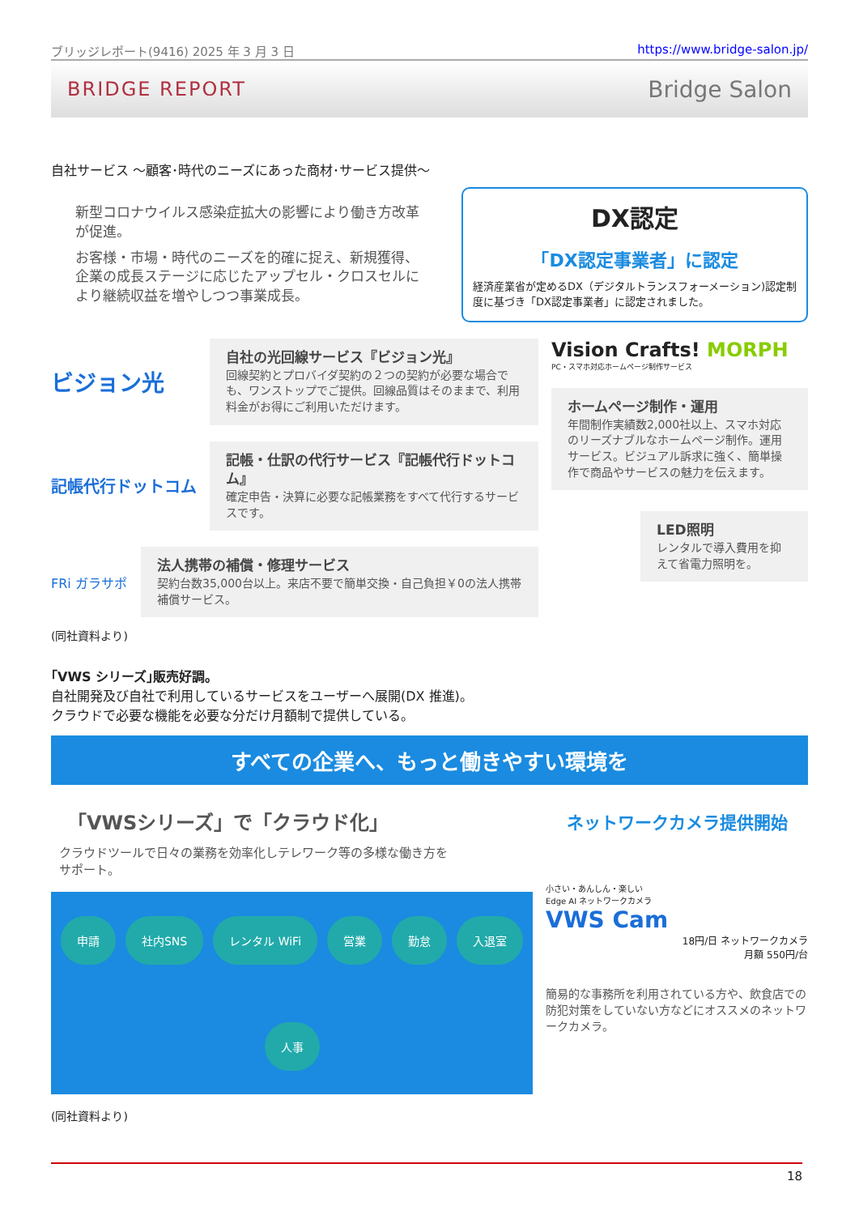ブリッジレポート(9416) 2025 年 3 月 3 日 https://www.bridge-salon.jp/
BRIDGE REPORT Bridge Salon
自社サービス ～顧客･時代のニーズにあった商材･サービス提供～
新型コロナウイルス感染症拡大の影響により働き方改革が促進。
お客様・市場・時代のニーズを的確に捉え、新規獲得、企業の成長ステージに応じたアップセル・クロスセルにより継続収益を増やしつつ事業成長。
DX認定
「DX認定事業者」に認定
経済産業省が定めるDX（デジタルトランスフォーメーション)認定制度に基づき「DX認定事業者」に認定されました。
ビジョン光
自社の光回線サービス『ビジョン光』
回線契約とプロバイダ契約の２つの契約が必要な場合でも、ワンストップでご提供。回線品質はそのままで、利用料金がお得にご利用いただけます。
記帳代行ドットコム
記帳・仕訳の代行サービス『記帳代行ドットコム』
確定申告・決算に必要な記帳業務をすべて代行するサービスです。
FRi ガラサポ
法人携帯の補償・修理サービス
契約台数35,000台以上。来店不要で簡単交換・自己負担￥0の法人携帯補償サービス。
Vision Crafts! MORPH
PC・スマホ対応ホームページ制作サービス
ホームページ制作・運用
年間制作実績数2,000社以上、スマホ対応のリーズナブルなホームページ制作。運用サービス。ビジュアル訴求に強く、簡単操作で商品やサービスの魅力を伝えます。
LED照明
レンタルで導入費用を抑えて省電力照明を。
(同社資料より)
｢VWS シリーズ｣販売好調。
自社開発及び自社で利用しているサービスをユーザーへ展開(DX 推進)。
クラウドで必要な機能を必要な分だけ月額制で提供している。
すべての企業へ、もっと働きやすい環境を
「VWSシリーズ」で「クラウド化」
クラウドツールで日々の業務を効率化しテレワーク等の多様な働き方をサポート。
申請 社内SNS レンタル WiFi 営業 勤怠 入退室 人事
ネットワークカメラ提供開始
小さい・あんしん・楽しい
Edge AI ネットワークカメラ
VWS Cam
18円/日 ネットワークカメラ
月額 550円/台
簡易的な事務所を利用されている方や、飲食店での防犯対策をしていない方などにオススメのネットワークカメラ。
(同社資料より)
18